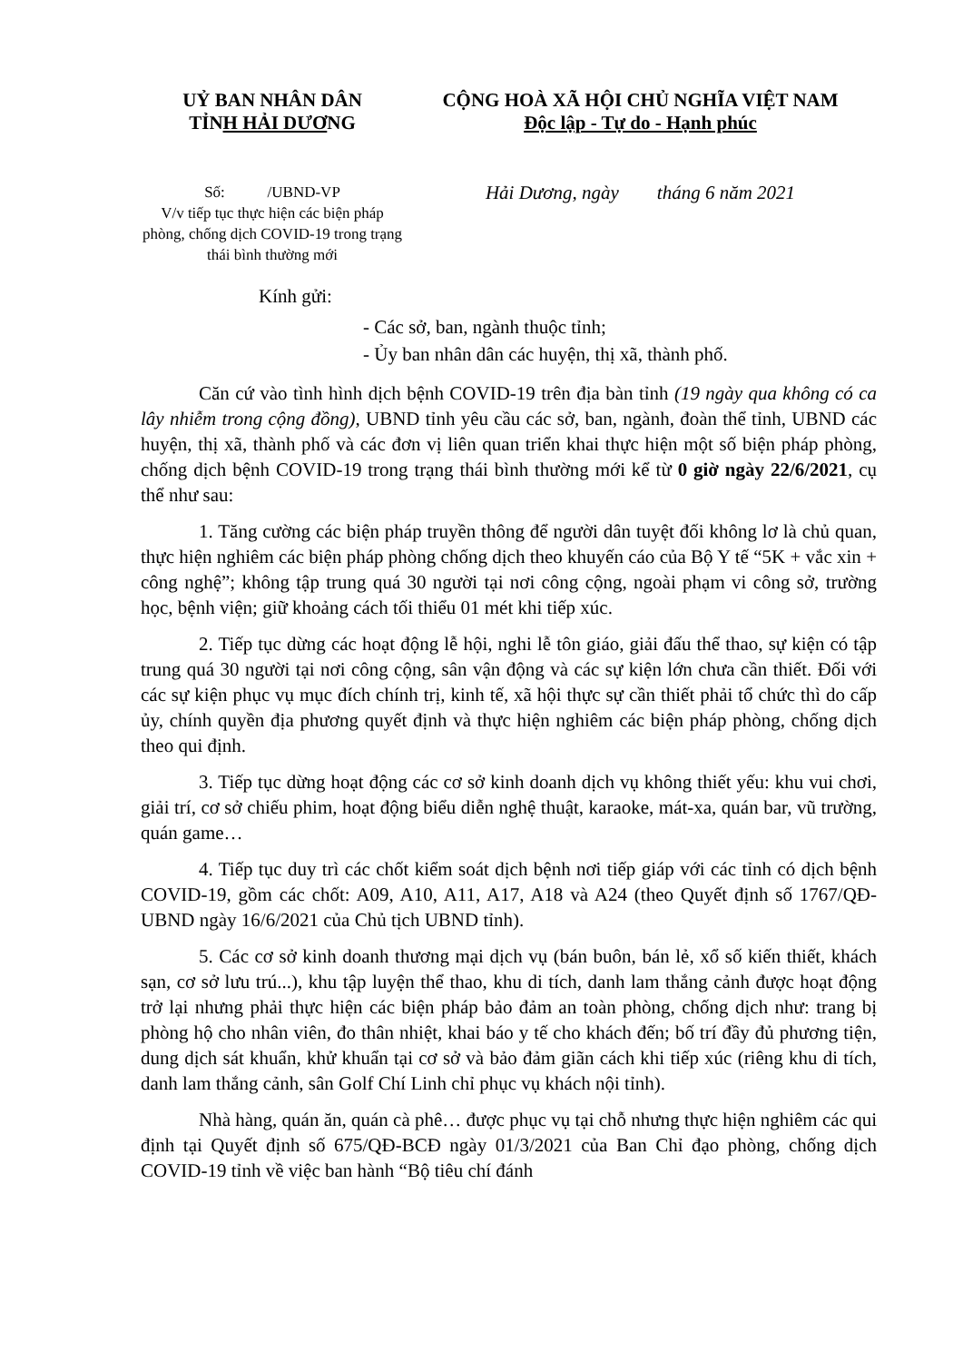UỶ BAN NHÂN DÂN
TỈNH HẢI DƯƠNG
CỘNG HOÀ XÃ HỘI CHỦ NGHĨA VIỆT NAM
Độc lập - Tự do - Hạnh phúc
Số: /UBND-VP
V/v tiếp tục thực hiện các biện pháp phòng, chống dịch COVID-19 trong trạng thái bình thường mới
Hải Dương, ngày tháng 6 năm 2021
Kính gửi:
- Các sở, ban, ngành thuộc tỉnh;
- Ủy ban nhân dân các huyện, thị xã, thành phố.
Căn cứ vào tình hình dịch bệnh COVID-19 trên địa bàn tỉnh (19 ngày qua không có ca lây nhiễm trong cộng đồng), UBND tỉnh yêu cầu các sở, ban, ngành, đoàn thể tỉnh, UBND các huyện, thị xã, thành phố và các đơn vị liên quan triển khai thực hiện một số biện pháp phòng, chống dịch bệnh COVID-19 trong trạng thái bình thường mới kể từ 0 giờ ngày 22/6/2021, cụ thể như sau:
1. Tăng cường các biện pháp truyền thông để người dân tuyệt đối không lơ là chủ quan, thực hiện nghiêm các biện pháp phòng chống dịch theo khuyến cáo của Bộ Y tế “5K + vắc xin + công nghệ”; không tập trung quá 30 người tại nơi công cộng, ngoài phạm vi công sở, trường học, bệnh viện; giữ khoảng cách tối thiểu 01 mét khi tiếp xúc.
2. Tiếp tục dừng các hoạt động lễ hội, nghi lễ tôn giáo, giải đấu thể thao, sự kiện có tập trung quá 30 người tại nơi công cộng, sân vận động và các sự kiện lớn chưa cần thiết. Đối với các sự kiện phục vụ mục đích chính trị, kinh tế, xã hội thực sự cần thiết phải tổ chức thì do cấp ủy, chính quyền địa phương quyết định và thực hiện nghiêm các biện pháp phòng, chống dịch theo qui định.
3. Tiếp tục dừng hoạt động các cơ sở kinh doanh dịch vụ không thiết yếu: khu vui chơi, giải trí, cơ sở chiếu phim, hoạt động biểu diễn nghệ thuật, karaoke, mát-xa, quán bar, vũ trường, quán game…
4. Tiếp tục duy trì các chốt kiểm soát dịch bệnh nơi tiếp giáp với các tỉnh có dịch bệnh COVID-19, gồm các chốt: A09, A10, A11, A17, A18 và A24 (theo Quyết định số 1767/QĐ-UBND ngày 16/6/2021 của Chủ tịch UBND tỉnh).
5. Các cơ sở kinh doanh thương mại dịch vụ (bán buôn, bán lẻ, xổ số kiến thiết, khách sạn, cơ sở lưu trú...), khu tập luyện thể thao, khu di tích, danh lam thắng cảnh được hoạt động trở lại nhưng phải thực hiện các biện pháp bảo đảm an toàn phòng, chống dịch như: trang bị phòng hộ cho nhân viên, đo thân nhiệt, khai báo y tế cho khách đến; bố trí đầy đủ phương tiện, dung dịch sát khuẩn, khử khuẩn tại cơ sở và bảo đảm giãn cách khi tiếp xúc (riêng khu di tích, danh lam thắng cảnh, sân Golf Chí Linh chỉ phục vụ khách nội tỉnh).
Nhà hàng, quán ăn, quán cà phê… được phục vụ tại chỗ nhưng thực hiện nghiêm các qui định tại Quyết định số 675/QĐ-BCĐ ngày 01/3/2021 của Ban Chỉ đạo phòng, chống dịch COVID-19 tỉnh về việc ban hành “Bộ tiêu chí đánh